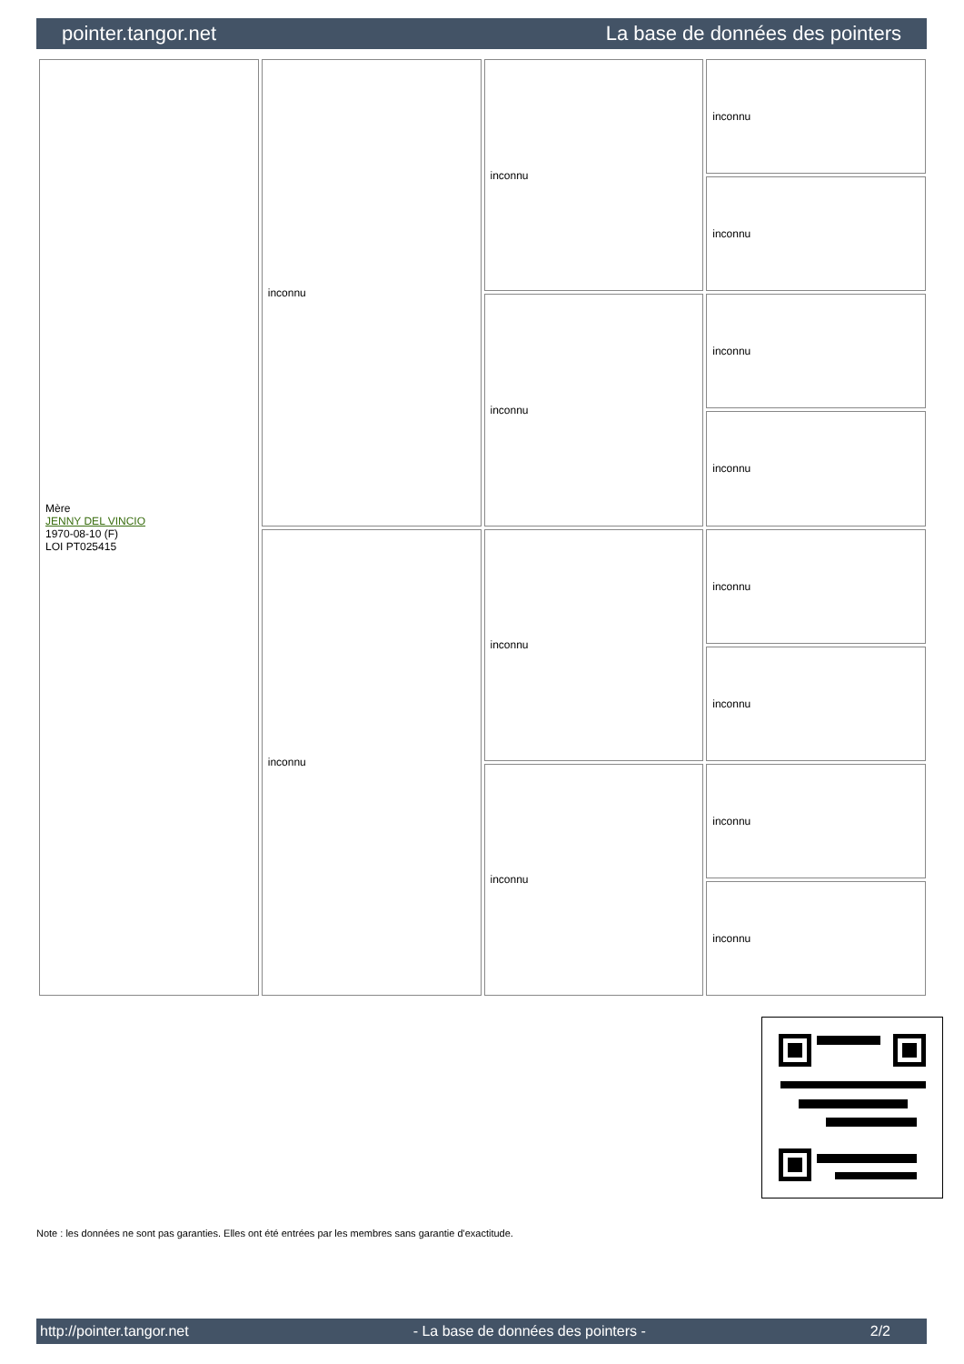pointer.tangor.net La base de données des pointers
| Mère JENNY DEL VINCIO 1970-08-10 (F) LOI PT025415 | inconnu | inconnu | inconnu |
| | | | inconnu |
| | | inconnu | inconnu |
| | | | inconnu |
| | inconnu | inconnu | inconnu |
| | | | inconnu |
| | | inconnu | inconnu |
| | | | inconnu |
Note : les données ne sont pas garanties. Elles ont été entrées par les membres sans garantie d'exactitude.
http://pointer.tangor.net - La base de données des pointers - 2/2